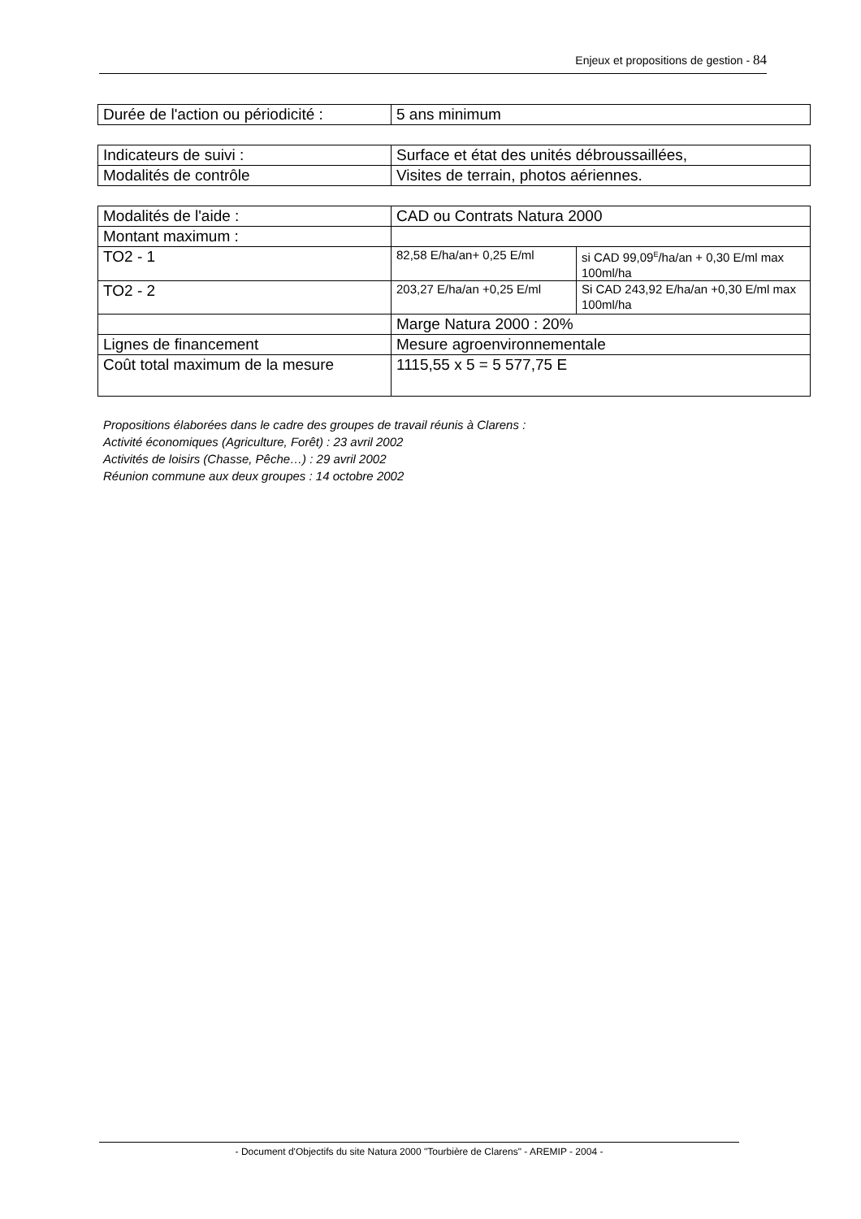Enjeux et propositions de gestion - 84
| Durée de l'action ou périodicité : | 5 ans minimum |
| Indicateurs de suivi : | Surface et état des unités débroussaillées, |
| Modalités de contrôle | Visites de terrain, photos aériennes. |
| Modalités de l'aide : | CAD ou Contrats Natura 2000 | |
| Montant maximum : | | |
| TO2 - 1 | 82,58 E/ha/an+ 0,25 E/ml | si CAD 99,09<sup>E</sup>/ha/an + 0,30 E/ml max 100ml/ha |
| TO2 - 2 | 203,27 E/ha/an +0,25 E/ml | Si CAD 243,92 E/ha/an +0,30 E/ml max 100ml/ha |
| | Marge Natura 2000 : 20% | |
| Lignes de financement | Mesure agroenvironnementale | |
| Coût total maximum de la mesure | 1115,55 x 5 = 5 577,75 E | |
Propositions élaborées dans le cadre des groupes de travail réunis à Clarens :
Activité économiques (Agriculture, Forêt) : 23 avril 2002
Activités de loisirs (Chasse, Pêche…) : 29 avril 2002
Réunion commune aux deux groupes : 14 octobre 2002
- Document d'Objectifs du site Natura 2000 "Tourbière de Clarens" - AREMIP - 2004 -